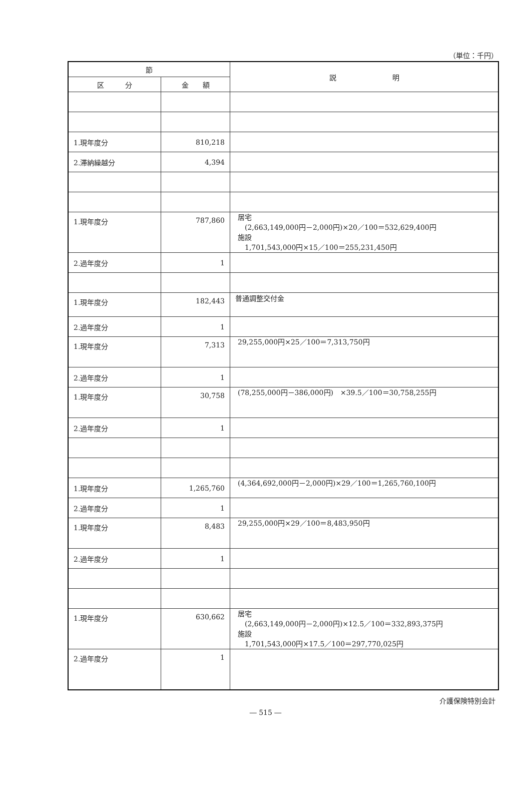（単位：千円）
| 節 | | 説 明 |
| --- | --- | --- |
| 区 分 | 金 額 | |
| 1.現年度分 | 810,218 | |
| 2.滞納繰越分 | 4,394 | |
| 1.現年度分 | 787,860 | 居宅 (2,663,149,000円－2,000円)×20／100＝532,629,400円 施設 1,701,543,000円×15／100＝255,231,450円 |
| 2.過年度分 | 1 | |
| 1.現年度分 | 182,443 | 普通調整交付金 |
| 2.過年度分 | 1 | |
| 1.現年度分 | 7,313 | 29,255,000円×25／100＝7,313,750円 |
| 2.過年度分 | 1 | |
| 1.現年度分 | 30,758 | (78,255,000円－386,000円) ×39.5／100＝30,758,255円 |
| 2.過年度分 | 1 | |
| 1.現年度分 | 1,265,760 | (4,364,692,000円－2,000円)×29／100＝1,265,760,100円 |
| 2.過年度分 | 1 | |
| 1.現年度分 | 8,483 | 29,255,000円×29／100＝8,483,950円 |
| 2.過年度分 | 1 | |
| 1.現年度分 | 630,662 | 居宅 (2,663,149,000円－2,000円)×12.5／100＝332,893,375円 施設 1,701,543,000円×17.5／100＝297,770,025円 |
| 2.過年度分 | 1 | |
介護保険特別会計
― 515 ―